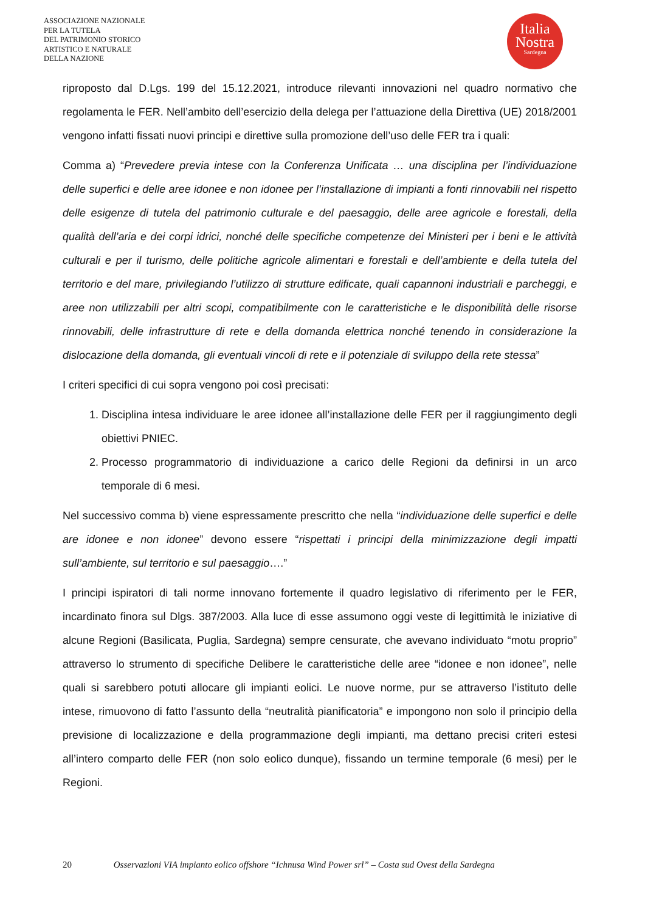ASSOCIAZIONE NAZIONALE
PER LA TUTELA
DEL PATRIMONIO STORICO
ARTISTICO E NATURALE
DELLA NAZIONE
Italia
Nostra
Sardegna
riproposto dal D.Lgs. 199 del 15.12.2021, introduce rilevanti innovazioni nel quadro normativo che regolamenta le FER. Nell’ambito dell’esercizio della delega per l’attuazione della Direttiva (UE) 2018/2001 vengono infatti fissati nuovi principi e direttive sulla promozione dell’uso delle FER tra i quali:
Comma a) “Prevedere previa intese con la Conferenza Unificata … una disciplina per l’individuazione delle superfici e delle aree idonee e non idonee per l’installazione di impianti a fonti rinnovabili nel rispetto delle esigenze di tutela del patrimonio culturale e del paesaggio, delle aree agricole e forestali, della qualità dell’aria e dei corpi idrici, nonché delle specifiche competenze dei Ministeri per i beni e le attività culturali e per il turismo, delle politiche agricole alimentari e forestali e dell’ambiente e della tutela del territorio e del mare, privilegiando l’utilizzo di strutture edificate, quali capannoni industriali e parcheggi, e aree non utilizzabili per altri scopi, compatibilmente con le caratteristiche e le disponibilità delle risorse rinnovabili, delle infrastrutture di rete e della domanda elettrica nonché tenendo in considerazione la dislocazione della domanda, gli eventuali vincoli di rete e il potenziale di sviluppo della rete stessa”
I criteri specifici di cui sopra vengono poi così precisati:
1. Disciplina intesa individuare le aree idonee all’installazione delle FER per il raggiungimento degli obiettivi PNIEC.
2. Processo programmatorio di individuazione a carico delle Regioni da definirsi in un arco temporale di 6 mesi.
Nel successivo comma b) viene espressamente prescritto che nella “individuazione delle superfici e delle are idonee e non idonee” devono essere “rispettati i principi della minimizzazione degli impatti sull’ambiente, sul territorio e sul paesaggio….”
I principi ispiratori di tali norme innovano fortemente il quadro legislativo di riferimento per le FER, incardinato finora sul Dlgs. 387/2003. Alla luce di esse assumono oggi veste di legittimità le iniziative di alcune Regioni (Basilicata, Puglia, Sardegna) sempre censurate, che avevano individuato “motu proprio” attraverso lo strumento di specifiche Delibere le caratteristiche delle aree “idonee e non idonee”, nelle quali si sarebbero potuti allocare gli impianti eolici. Le nuove norme, pur se attraverso l’istituto delle intese, rimuovono di fatto l’assunto della “neutralità pianificatoria” e impongono non solo il principio della previsione di localizzazione e della programmazione degli impianti, ma dettano precisi criteri estesi all’intero comparto delle FER (non solo eolico dunque), fissando un termine temporale (6 mesi) per le Regioni.
20 Osservazioni VIA impianto eolico offshore “Ichnusa Wind Power srl” – Costa sud Ovest della Sardegna